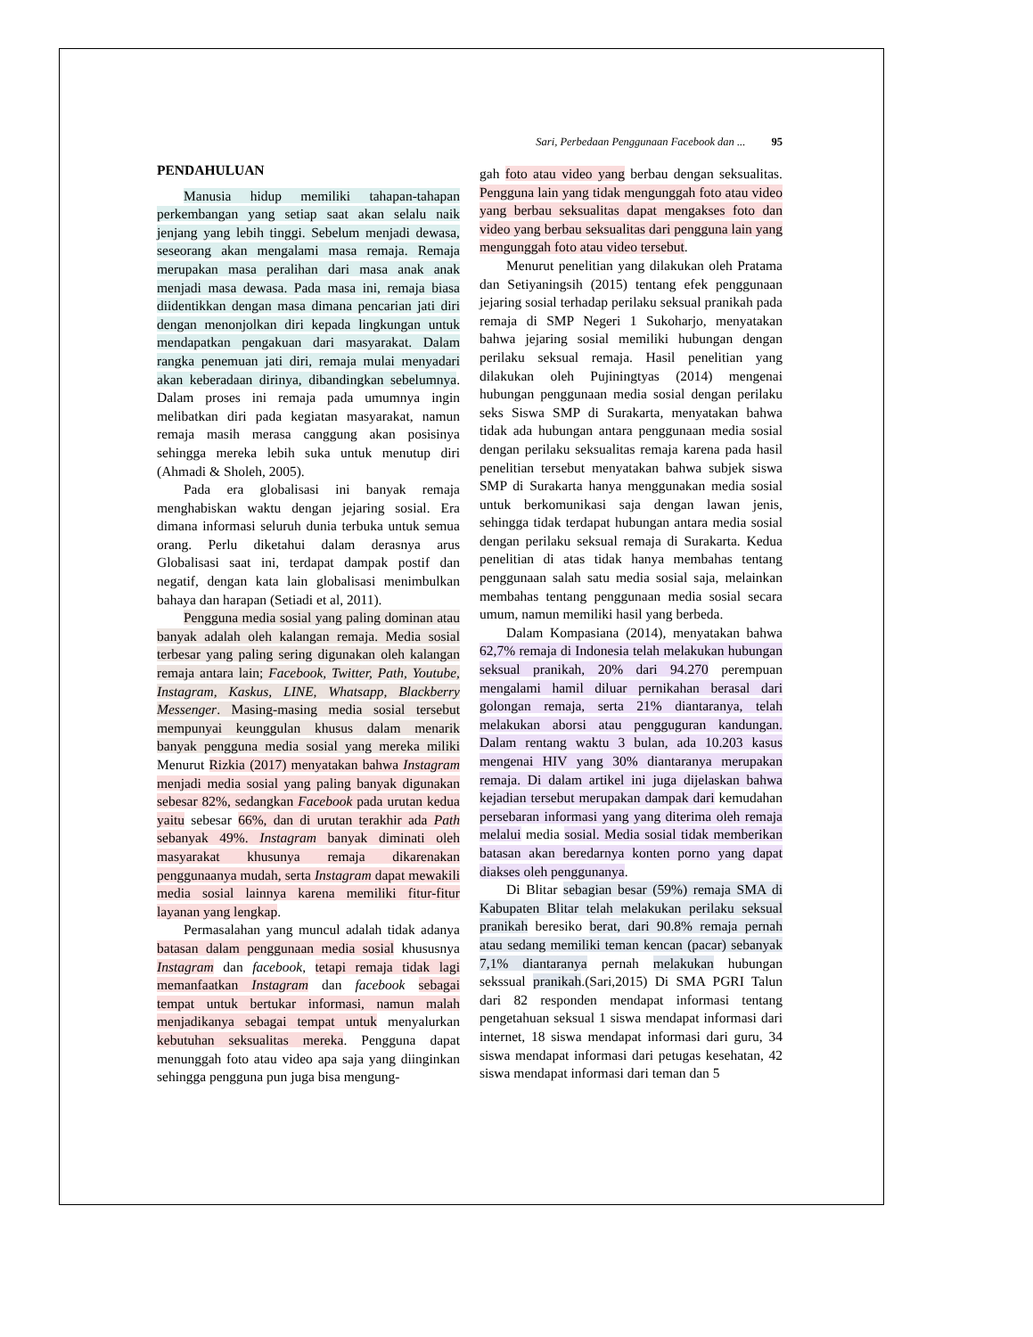Sari, Perbedaan Penggunaan Facebook dan ... 95
PENDAHULUAN
Manusia hidup memiliki tahapan-tahapan perkembangan yang setiap saat akan selalu naik jenjang yang lebih tinggi. Sebelum menjadi dewasa, seseorang akan mengalami masa remaja. Remaja merupakan masa peralihan dari masa anak anak menjadi masa dewasa. Pada masa ini, remaja biasa diidentikkan dengan masa dimana pencarian jati diri dengan menonjolkan diri kepada lingkungan untuk mendapatkan pengakuan dari masyarakat. Dalam rangka penemuan jati diri, remaja mulai menyadari akan keberadaan dirinya, dibandingkan sebelumnya. Dalam proses ini remaja pada umumnya ingin melibatkan diri pada kegiatan masyarakat, namun remaja masih merasa canggung akan posisinya sehingga mereka lebih suka untuk menutup diri (Ahmadi & Sholeh, 2005).
Pada era globalisasi ini banyak remaja menghabiskan waktu dengan jejaring sosial. Era dimana informasi seluruh dunia terbuka untuk semua orang. Perlu diketahui dalam derasnya arus Globalisasi saat ini, terdapat dampak postif dan negatif, dengan kata lain globalisasi menimbulkan bahaya dan harapan (Setiadi et al, 2011).
Pengguna media sosial yang paling dominan atau banyak adalah oleh kalangan remaja. Media sosial terbesar yang paling sering digunakan oleh kalangan remaja antara lain; Facebook, Twitter, Path, Youtube, Instagram, Kaskus, LINE, Whatsapp, Blackberry Messenger. Masing-masing media sosial tersebut mempunyai keunggulan khusus dalam menarik banyak pengguna media sosial yang mereka miliki Menurut Rizkia (2017) menyatakan bahwa Instagram menjadi media sosial yang paling banyak digunakan sebesar 82%, sedangkan Facebook pada urutan kedua yaitu sebesar 66%, dan di urutan terakhir ada Path sebanyak 49%. Instagram banyak diminati oleh masyarakat khusunya remaja dikarenakan penggunaanya mudah, serta Instagram dapat mewakili media sosial lainnya karena memiliki fitur-fitur layanan yang lengkap.
Permasalahan yang muncul adalah tidak adanya batasan dalam penggunaan media sosial khususnya Instagram dan facebook, tetapi remaja tidak lagi memanfaatkan Instagram dan facebook sebagai tempat untuk bertukar informasi, namun malah menjadikanya sebagai tempat untuk menyalurkan kebutuhan seksualitas mereka. Pengguna dapat menunggah foto atau video apa saja yang diinginkan sehingga pengguna pun juga bisa mengung-
gah foto atau video yang berbau dengan seksualitas. Pengguna lain yang tidak mengunggah foto atau video yang berbau seksualitas dapat mengakses foto dan video yang berbau seksualitas dari pengguna lain yang mengunggah foto atau video tersebut.
Menurut penelitian yang dilakukan oleh Pratama dan Setiyaningsih (2015) tentang efek penggunaan jejaring sosial terhadap perilaku seksual pranikah pada remaja di SMP Negeri 1 Sukoharjo, menyatakan bahwa jejaring sosial memiliki hubungan dengan perilaku seksual remaja. Hasil penelitian yang dilakukan oleh Pujiningtyas (2014) mengenai hubungan penggunaan media sosial dengan perilaku seks Siswa SMP di Surakarta, menyatakan bahwa tidak ada hubungan antara penggunaan media sosial dengan perilaku seksualitas remaja karena pada hasil penelitian tersebut menyatakan bahwa subjek siswa SMP di Surakarta hanya menggunakan media sosial untuk berkomunikasi saja dengan lawan jenis, sehingga tidak terdapat hubungan antara media sosial dengan perilaku seksual remaja di Surakarta. Kedua penelitian di atas tidak hanya membahas tentang penggunaan salah satu media sosial saja, melainkan membahas tentang penggunaan media sosial secara umum, namun memiliki hasil yang berbeda.
Dalam Kompasiana (2014), menyatakan bahwa 62,7% remaja di Indonesia telah melakukan hubungan seksual pranikah, 20% dari 94.270 perempuan mengalami hamil diluar pernikahan berasal dari golongan remaja, serta 21% diantaranya, telah melakukan aborsi atau pengguguran kandungan. Dalam rentang waktu 3 bulan, ada 10.203 kasus mengenai HIV yang 30% diantaranya merupakan remaja. Di dalam artikel ini juga dijelaskan bahwa kejadian tersebut merupakan dampak dari kemudahan persebaran informasi yang yang diterima oleh remaja melalui media sosial. Media sosial tidak memberikan batasan akan beredarnya konten porno yang dapat diakses oleh penggunanya.
Di Blitar sebagian besar (59%) remaja SMA di Kabupaten Blitar telah melakukan perilaku seksual pranikah beresiko berat, dari 90.8% remaja pernah atau sedang memiliki teman kencan (pacar) sebanyak 7,1% diantaranya pernah melakukan hubungan sekssual pranikah.(Sari,2015) Di SMA PGRI Talun dari 82 responden mendapat informasi tentang pengetahuan seksual 1 siswa mendapat informasi dari internet, 18 siswa mendapat informasi dari guru, 34 siswa mendapat informasi dari petugas kesehatan, 42 siswa mendapat informasi dari teman dan 5